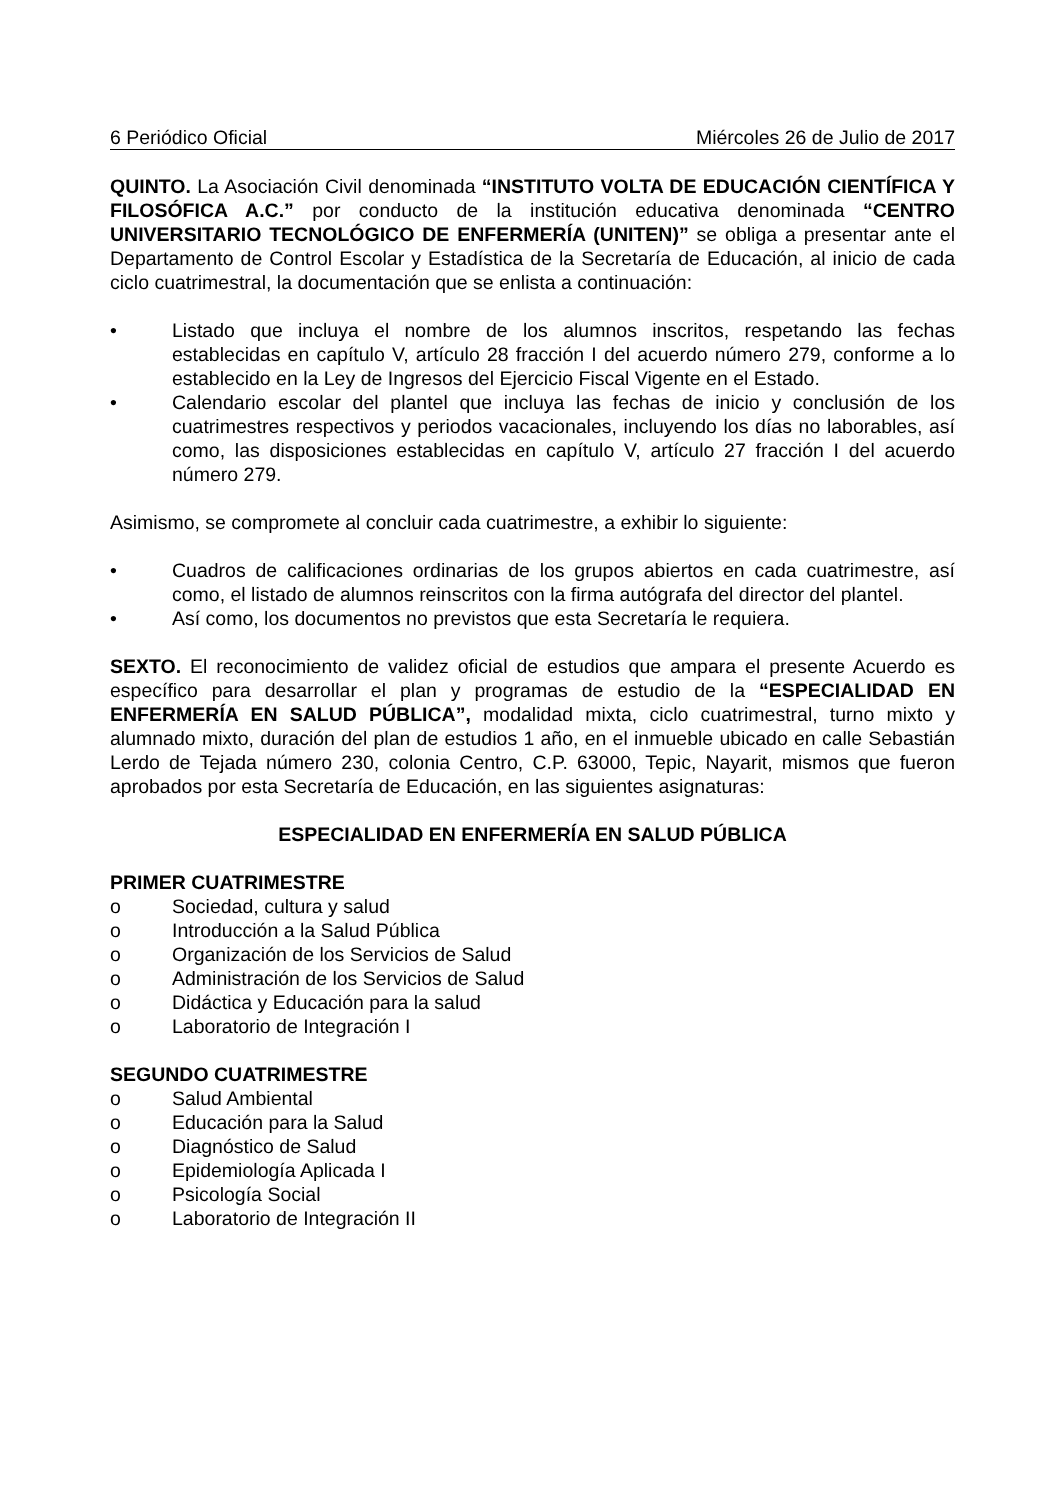6 Periódico Oficial Miércoles 26 de Julio de 2017
QUINTO. La Asociación Civil denominada “INSTITUTO VOLTA DE EDUCACIÓN CIENTÍFICA Y FILOSÓFICA A.C.” por conducto de la institución educativa denominada “CENTRO UNIVERSITARIO TECNOLÓGICO DE ENFERMERÍA (UNITEN)” se obliga a presentar ante el Departamento de Control Escolar y Estadística de la Secretaría de Educación, al inicio de cada ciclo cuatrimestral, la documentación que se enlista a continuación:
• Listado que incluya el nombre de los alumnos inscritos, respetando las fechas establecidas en capítulo V, artículo 28 fracción I del acuerdo número 279, conforme a lo establecido en la Ley de Ingresos del Ejercicio Fiscal Vigente en el Estado.
• Calendario escolar del plantel que incluya las fechas de inicio y conclusión de los cuatrimestres respectivos y periodos vacacionales, incluyendo los días no laborables, así como, las disposiciones establecidas en capítulo V, artículo 27 fracción I del acuerdo número 279.
Asimismo, se compromete al concluir cada cuatrimestre, a exhibir lo siguiente:
• Cuadros de calificaciones ordinarias de los grupos abiertos en cada cuatrimestre, así como, el listado de alumnos reinscritos con la firma autógrafa del director del plantel.
• Así como, los documentos no previstos que esta Secretaría le requiera.
SEXTO. El reconocimiento de validez oficial de estudios que ampara el presente Acuerdo es específico para desarrollar el plan y programas de estudio de la “ESPECIALIDAD EN ENFERMERÍA EN SALUD PÚBLICA”, modalidad mixta, ciclo cuatrimestral, turno mixto y alumnado mixto, duración del plan de estudios 1 año, en el inmueble ubicado en calle Sebastián Lerdo de Tejada número 230, colonia Centro, C.P. 63000, Tepic, Nayarit, mismos que fueron aprobados por esta Secretaría de Educación, en las siguientes asignaturas:
ESPECIALIDAD EN ENFERMERÍA EN SALUD PÚBLICA
PRIMER CUATRIMESTRE
o Sociedad, cultura y salud
o Introducción a la Salud Pública
o Organización de los Servicios de Salud
o Administración de los Servicios de Salud
o Didáctica y Educación para la salud
o Laboratorio de Integración I
SEGUNDO CUATRIMESTRE
o Salud Ambiental
o Educación para la Salud
o Diagnóstico de Salud
o Epidemiología Aplicada I
o Psicología Social
o Laboratorio de Integración II